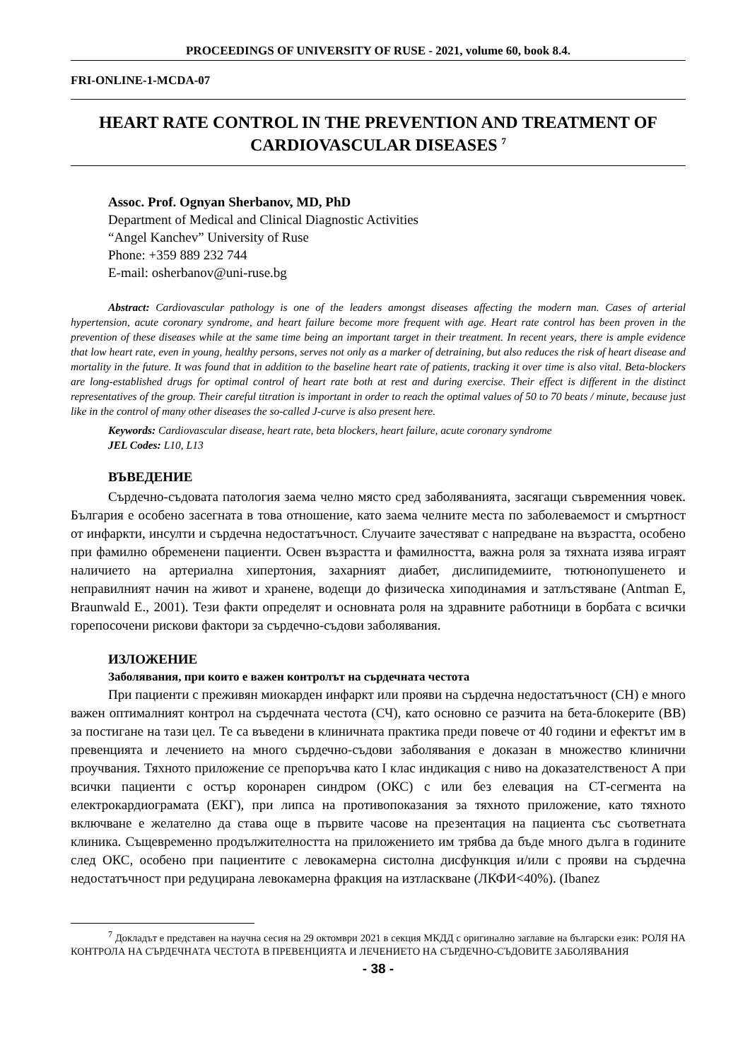PROCEEDINGS OF UNIVERSITY OF RUSE - 2021, volume 60, book 8.4.
FRI-ONLINE-1-MCDA-07
HEART RATE CONTROL IN THE PREVENTION AND TREATMENT OF CARDIOVASCULAR DISEASES <sup>7</sup>
Assoc. Prof. Ognyan Sherbanov, MD, PhD
Department of Medical and Clinical Diagnostic Activities
“Angel Kanchev” University of Ruse
Phone: +359 889 232 744
E-mail: osherbanov@uni-ruse.bg
Abstract: Cardiovascular pathology is one of the leaders amongst diseases affecting the modern man. Cases of arterial hypertension, acute coronary syndrome, and heart failure become more frequent with age. Heart rate control has been proven in the prevention of these diseases while at the same time being an important target in their treatment. In recent years, there is ample evidence that low heart rate, even in young, healthy persons, serves not only as a marker of detraining, but also reduces the risk of heart disease and mortality in the future. It was found that in addition to the baseline heart rate of patients, tracking it over time is also vital. Beta-blockers are long-established drugs for optimal control of heart rate both at rest and during exercise. Their effect is different in the distinct representatives of the group. Their careful titration is important in order to reach the optimal values of 50 to 70 beats / minute, because just like in the control of many other diseases the so-called J-curve is also present here.
Keywords: Cardiovascular disease, heart rate, beta blockers, heart failure, acute coronary syndrome
JEL Codes: L10, L13
ВЪВЕДЕНИЕ
Сърдечно-съдовата патология заема челно място сред заболяванията, засягащи съвременния човек. България е особено засегната в това отношение, като заема челните места по заболеваемост и смъртност от инфаркти, инсулти и сърдечна недостатъчност. Случаите зачестяват с напредване на възрастта, особено при фамилно обременени пациенти. Освен възрастта и фамилността, важна роля за тяхната изява играят наличието на артериална хипертония, захарният диабет, дислипидемиите, тютюнопушенето и неправилният начин на живот и хранене, водещи до физическа хиподинамия и затлъстяване (Antman E, Braunwald E., 2001). Тези факти определят и основната роля на здравните работници в борбата с всички горепосочени рискови фактори за сърдечно-съдови заболявания.
ИЗЛОЖЕНИЕ
Заболявания, при които е важен контролът на сърдечната честота
При пациенти с преживян миокарден инфаркт или прояви на сърдечна недостатъчност (СН) е много важен оптималният контрол на сърдечната честота (СЧ), като основно се разчита на бета-блокерите (ВВ) за постигане на тази цел. Те са въведени в клиничната практика преди повече от 40 години и ефектът им в превенцията и лечението на много сърдечно-съдови заболявания е доказан в множество клинични проучвания. Тяхното приложение се препоръчва като I клас индикация с ниво на доказателственост А при всички пациенти с остър коронарен синдром (ОКС) с или без елевация на СТ-сегмента на електрокардиограмата (ЕКГ), при липса на противопоказания за тяхното приложение, като тяхното включване е желателно да става още в първите часове на презентация на пациента със съответната клиника. Същевременно продължителността на приложението им трябва да бъде много дълга в годините след ОКС, особено при пациентите с левокамерна систолна дисфункция и/или с прояви на сърдечна недостатъчност при редуцирана левокамерна фракция на изтласкване (ЛКФИ<40%). (Ibanez
<sup>7</sup> Докладът е представен на научна сесия на 29 октомври 2021 в секция МКДД с оригинално заглавие на български език: РОЛЯ НА КОНТРОЛА НА СЪРДЕЧНАТА ЧЕСТОТА В ПРЕВЕНЦИЯТА И ЛЕЧЕНИЕТО НА СЪРДЕЧНО-СЪДОВИТЕ ЗАБОЛЯВАНИЯ
- 38 -